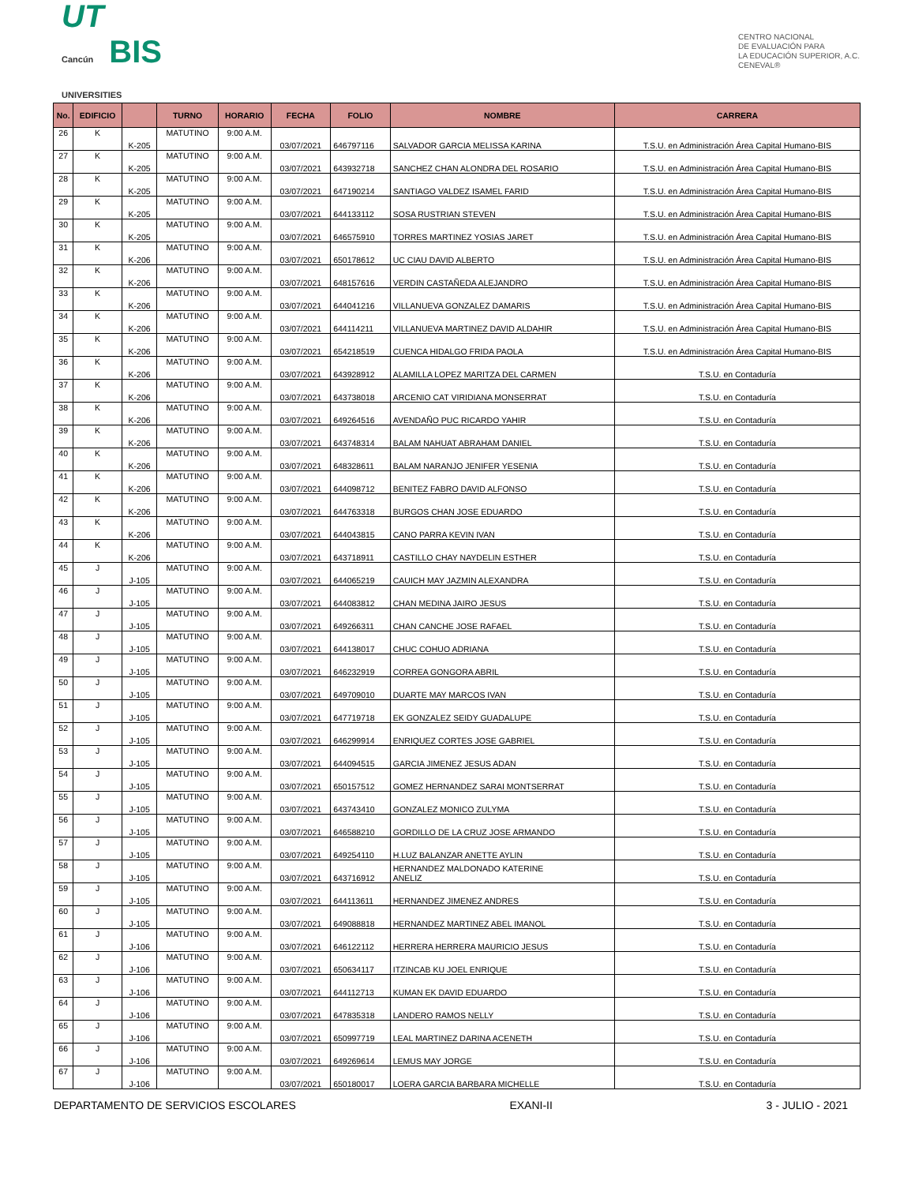UT
Cancún BIS
UNIVERSITIES
CENTRO NACIONAL
DE EVALUACIÓN PARA
LA EDUCACIÓN SUPERIOR, A.C.
CENEVAL®
| No. | EDIFICIO | | TURNO | HORARIO | FECHA | FOLIO | NOMBRE | CARRERA |
| --- | --- | --- | --- | --- | --- | --- | --- | --- |
| 26 | K | K-205 | MATUTINO | 9:00 A.M. | 03/07/2021 | 646797116 | SALVADOR GARCIA MELISSA KARINA | T.S.U. en Administración Área Capital Humano-BIS |
| 27 | K | K-205 | MATUTINO | 9:00 A.M. | 03/07/2021 | 643932718 | SANCHEZ CHAN ALONDRA DEL ROSARIO | T.S.U. en Administración Área Capital Humano-BIS |
| 28 | K | K-205 | MATUTINO | 9:00 A.M. | 03/07/2021 | 647190214 | SANTIAGO VALDEZ ISAMEL FARID | T.S.U. en Administración Área Capital Humano-BIS |
| 29 | K | K-205 | MATUTINO | 9:00 A.M. | 03/07/2021 | 644133112 | SOSA RUSTRIAN STEVEN | T.S.U. en Administración Área Capital Humano-BIS |
| 30 | K | K-205 | MATUTINO | 9:00 A.M. | 03/07/2021 | 646575910 | TORRES MARTINEZ YOSIAS JARET | T.S.U. en Administración Área Capital Humano-BIS |
| 31 | K | K-206 | MATUTINO | 9:00 A.M. | 03/07/2021 | 650178612 | UC CIAU DAVID ALBERTO | T.S.U. en Administración Área Capital Humano-BIS |
| 32 | K | K-206 | MATUTINO | 9:00 A.M. | 03/07/2021 | 648157616 | VERDIN CASTAÑEDA ALEJANDRO | T.S.U. en Administración Área Capital Humano-BIS |
| 33 | K | K-206 | MATUTINO | 9:00 A.M. | 03/07/2021 | 644041216 | VILLANUEVA GONZALEZ DAMARIS | T.S.U. en Administración Área Capital Humano-BIS |
| 34 | K | K-206 | MATUTINO | 9:00 A.M. | 03/07/2021 | 644114211 | VILLANUEVA MARTINEZ DAVID ALDAHIR | T.S.U. en Administración Área Capital Humano-BIS |
| 35 | K | K-206 | MATUTINO | 9:00 A.M. | 03/07/2021 | 654218519 | CUENCA HIDALGO FRIDA PAOLA | T.S.U. en Administración Área Capital Humano-BIS |
| 36 | K | K-206 | MATUTINO | 9:00 A.M. | 03/07/2021 | 643928912 | ALAMILLA LOPEZ MARITZA DEL CARMEN | T.S.U. en Contaduría |
| 37 | K | K-206 | MATUTINO | 9:00 A.M. | 03/07/2021 | 643738018 | ARCENIO CAT VIRIDIANA MONSERRAT | T.S.U. en Contaduría |
| 38 | K | K-206 | MATUTINO | 9:00 A.M. | 03/07/2021 | 649264516 | AVENDAÑO PUC RICARDO YAHIR | T.S.U. en Contaduría |
| 39 | K | K-206 | MATUTINO | 9:00 A.M. | 03/07/2021 | 643748314 | BALAM NAHUAT ABRAHAM DANIEL | T.S.U. en Contaduría |
| 40 | K | K-206 | MATUTINO | 9:00 A.M. | 03/07/2021 | 648328611 | BALAM NARANJO JENIFER YESENIA | T.S.U. en Contaduría |
| 41 | K | K-206 | MATUTINO | 9:00 A.M. | 03/07/2021 | 644098712 | BENITEZ FABRO DAVID ALFONSO | T.S.U. en Contaduría |
| 42 | K | K-206 | MATUTINO | 9:00 A.M. | 03/07/2021 | 644763318 | BURGOS CHAN JOSE EDUARDO | T.S.U. en Contaduría |
| 43 | K | K-206 | MATUTINO | 9:00 A.M. | 03/07/2021 | 644043815 | CANO PARRA KEVIN IVAN | T.S.U. en Contaduría |
| 44 | K | K-206 | MATUTINO | 9:00 A.M. | 03/07/2021 | 643718911 | CASTILLO CHAY NAYDELIN ESTHER | T.S.U. en Contaduría |
| 45 | J | J-105 | MATUTINO | 9:00 A.M. | 03/07/2021 | 644065219 | CAUICH MAY JAZMIN ALEXANDRA | T.S.U. en Contaduría |
| 46 | J | J-105 | MATUTINO | 9:00 A.M. | 03/07/2021 | 644083812 | CHAN MEDINA JAIRO JESUS | T.S.U. en Contaduría |
| 47 | J | J-105 | MATUTINO | 9:00 A.M. | 03/07/2021 | 649266311 | CHAN CANCHE JOSE RAFAEL | T.S.U. en Contaduría |
| 48 | J | J-105 | MATUTINO | 9:00 A.M. | 03/07/2021 | 644138017 | CHUC COHUO ADRIANA | T.S.U. en Contaduría |
| 49 | J | J-105 | MATUTINO | 9:00 A.M. | 03/07/2021 | 646232919 | CORREA GONGORA ABRIL | T.S.U. en Contaduría |
| 50 | J | J-105 | MATUTINO | 9:00 A.M. | 03/07/2021 | 649709010 | DUARTE MAY MARCOS IVAN | T.S.U. en Contaduría |
| 51 | J | J-105 | MATUTINO | 9:00 A.M. | 03/07/2021 | 647719718 | EK GONZALEZ SEIDY GUADALUPE | T.S.U. en Contaduría |
| 52 | J | J-105 | MATUTINO | 9:00 A.M. | 03/07/2021 | 646299914 | ENRIQUEZ CORTES JOSE GABRIEL | T.S.U. en Contaduría |
| 53 | J | J-105 | MATUTINO | 9:00 A.M. | 03/07/2021 | 644094515 | GARCIA JIMENEZ JESUS ADAN | T.S.U. en Contaduría |
| 54 | J | J-105 | MATUTINO | 9:00 A.M. | 03/07/2021 | 650157512 | GOMEZ HERNANDEZ SARAI MONTSERRAT | T.S.U. en Contaduría |
| 55 | J | J-105 | MATUTINO | 9:00 A.M. | 03/07/2021 | 643743410 | GONZALEZ MONICO ZULYMA | T.S.U. en Contaduría |
| 56 | J | J-105 | MATUTINO | 9:00 A.M. | 03/07/2021 | 646588210 | GORDILLO DE LA CRUZ JOSE ARMANDO | T.S.U. en Contaduría |
| 57 | J | J-105 | MATUTINO | 9:00 A.M. | 03/07/2021 | 649254110 | H.LUZ BALANZAR ANETTE AYLIN | T.S.U. en Contaduría |
| 58 | J | J-105 | MATUTINO | 9:00 A.M. | 03/07/2021 | 643716912 | HERNANDEZ MALDONADO KATERINE ANELIZ | T.S.U. en Contaduría |
| 59 | J | J-105 | MATUTINO | 9:00 A.M. | 03/07/2021 | 644113611 | HERNANDEZ JIMENEZ ANDRES | T.S.U. en Contaduría |
| 60 | J | J-105 | MATUTINO | 9:00 A.M. | 03/07/2021 | 649088818 | HERNANDEZ MARTINEZ ABEL IMANOL | T.S.U. en Contaduría |
| 61 | J | J-106 | MATUTINO | 9:00 A.M. | 03/07/2021 | 646122112 | HERRERA HERRERA MAURICIO JESUS | T.S.U. en Contaduría |
| 62 | J | J-106 | MATUTINO | 9:00 A.M. | 03/07/2021 | 650634117 | ITZINCAB KU JOEL ENRIQUE | T.S.U. en Contaduría |
| 63 | J | J-106 | MATUTINO | 9:00 A.M. | 03/07/2021 | 644112713 | KUMAN EK DAVID EDUARDO | T.S.U. en Contaduría |
| 64 | J | J-106 | MATUTINO | 9:00 A.M. | 03/07/2021 | 647835318 | LANDERO RAMOS NELLY | T.S.U. en Contaduría |
| 65 | J | J-106 | MATUTINO | 9:00 A.M. | 03/07/2021 | 650997719 | LEAL MARTINEZ DARINA ACENETH | T.S.U. en Contaduría |
| 66 | J | J-106 | MATUTINO | 9:00 A.M. | 03/07/2021 | 649269614 | LEMUS MAY JORGE | T.S.U. en Contaduría |
| 67 | J | J-106 | MATUTINO | 9:00 A.M. | 03/07/2021 | 650180017 | LOERA GARCIA BARBARA MICHELLE | T.S.U. en Contaduría |
DEPARTAMENTO DE SERVICIOS ESCOLARES EXANI-II 3 - JULIO - 2021